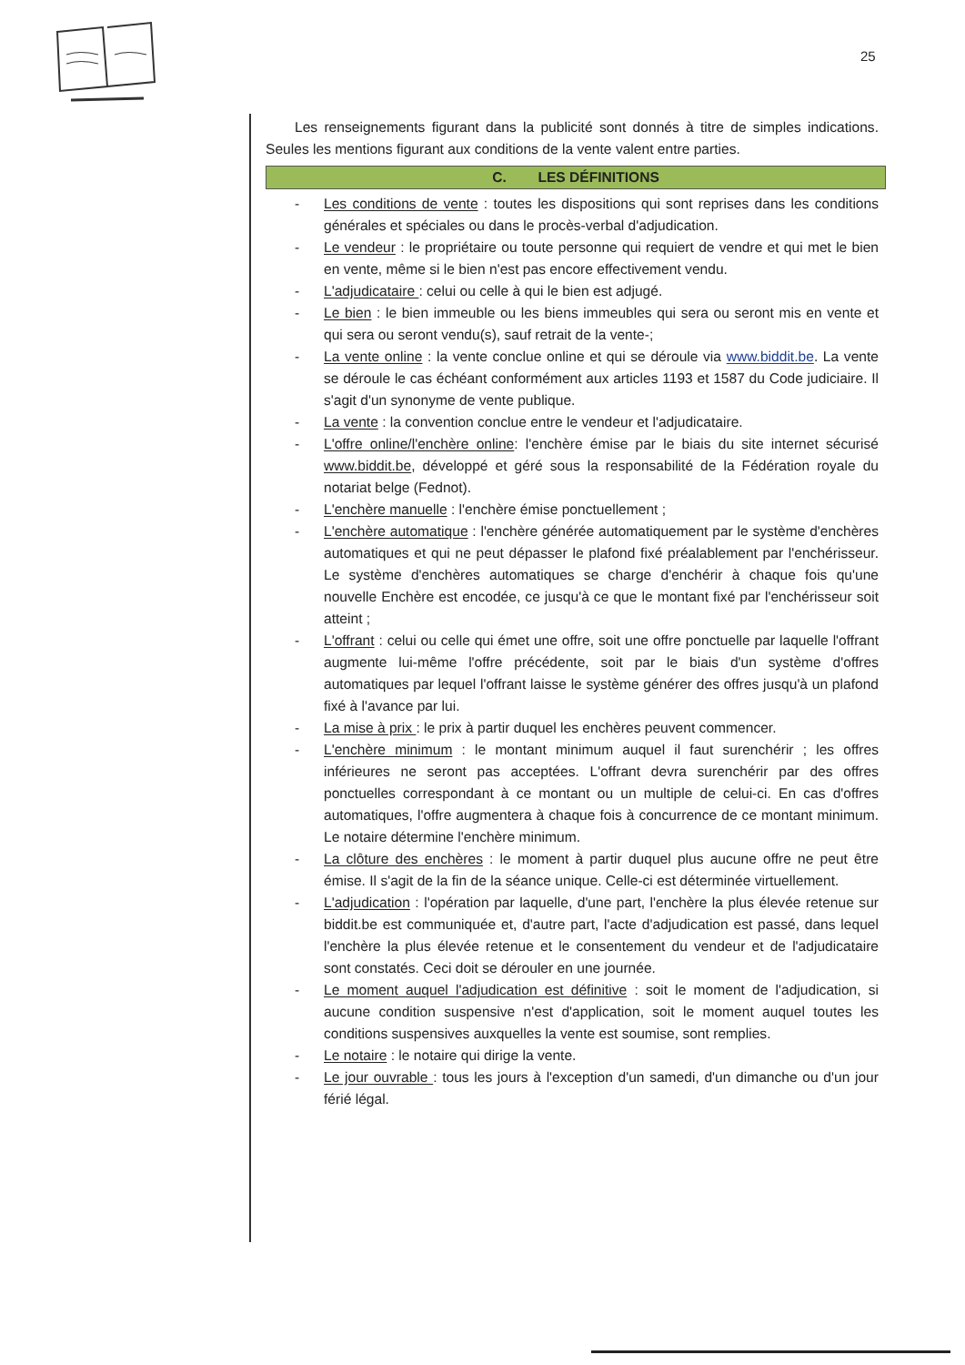25
Les renseignements figurant dans la publicité sont donnés à titre de simples indications. Seules les mentions figurant aux conditions de la vente valent entre parties.
C. LES DÉFINITIONS
- Les conditions de vente : toutes les dispositions qui sont reprises dans les conditions générales et spéciales ou dans le procès-verbal d'adjudication.
- Le vendeur : le propriétaire ou toute personne qui requiert de vendre et qui met le bien en vente, même si le bien n'est pas encore effectivement vendu.
- L'adjudicataire : celui ou celle à qui le bien est adjugé.
- Le bien : le bien immeuble ou les biens immeubles qui sera ou seront mis en vente et qui sera ou seront vendu(s), sauf retrait de la vente-;
- La vente online : la vente conclue online et qui se déroule via www.biddit.be. La vente se déroule le cas échéant conformément aux articles 1193 et 1587 du Code judiciaire. Il s'agit d'un synonyme de vente publique.
- La vente : la convention conclue entre le vendeur et l'adjudicataire.
- L'offre online/l'enchère online: l'enchère émise par le biais du site internet sécurisé www.biddit.be, développé et géré sous la responsabilité de la Fédération royale du notariat belge (Fednot).
- L'enchère manuelle : l'enchère émise ponctuellement ;
- L'enchère automatique : l'enchère générée automatiquement par le système d'enchères automatiques et qui ne peut dépasser le plafond fixé préalablement par l'enchérisseur. Le système d'enchères automatiques se charge d'enchérir à chaque fois qu'une nouvelle Enchère est encodée, ce jusqu'à ce que le montant fixé par l'enchérisseur soit atteint ;
- L'offrant : celui ou celle qui émet une offre, soit une offre ponctuelle par laquelle l'offrant augmente lui-même l'offre précédente, soit par le biais d'un système d'offres automatiques par lequel l'offrant laisse le système générer des offres jusqu'à un plafond fixé à l'avance par lui.
- La mise à prix : le prix à partir duquel les enchères peuvent commencer.
- L'enchère minimum : le montant minimum auquel il faut surenchérir ; les offres inférieures ne seront pas acceptées. L'offrant devra surenchérir par des offres ponctuelles correspondant à ce montant ou un multiple de celui-ci. En cas d'offres automatiques, l'offre augmentera à chaque fois à concurrence de ce montant minimum. Le notaire détermine l'enchère minimum.
- La clôture des enchères : le moment à partir duquel plus aucune offre ne peut être émise. Il s'agit de la fin de la séance unique. Celle-ci est déterminée virtuellement.
- L'adjudication : l'opération par laquelle, d'une part, l'enchère la plus élevée retenue sur biddit.be est communiquée et, d'autre part, l'acte d'adjudication est passé, dans lequel l'enchère la plus élevée retenue et le consentement du vendeur et de l'adjudicataire sont constatés. Ceci doit se dérouler en une journée.
- Le moment auquel l'adjudication est définitive : soit le moment de l'adjudication, si aucune condition suspensive n'est d'application, soit le moment auquel toutes les conditions suspensives auxquelles la vente est soumise, sont remplies.
- Le notaire : le notaire qui dirige la vente.
- Le jour ouvrable : tous les jours à l'exception d'un samedi, d'un dimanche ou d'un jour férié légal.